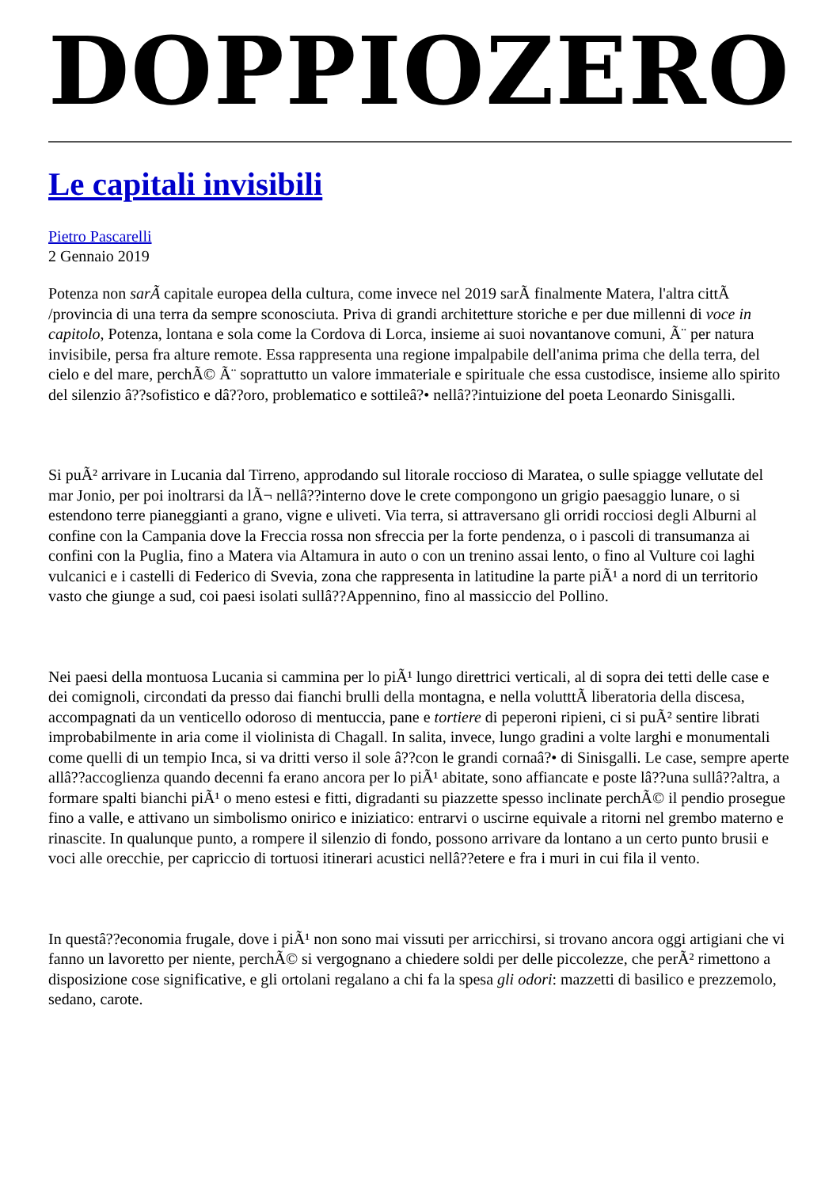DOPPIOZERO
Le capitali invisibili
Pietro Pascarelli
2 Gennaio 2019
Potenza non sarÃ capitale europea della cultura, come invece nel 2019 sarÃ finalmente Matera, l'altra cittÃ /provincia di una terra da sempre sconosciuta. Priva di grandi architetture storiche e per due millenni di voce in capitolo, Potenza, lontana e sola come la Cordova di Lorca, insieme ai suoi novantanove comuni, Ã¨ per natura invisibile, persa fra alture remote. Essa rappresenta una regione impalpabile dell'anima prima che della terra, del cielo e del mare, perchÃ© Ã¨ soprattutto un valore immateriale e spirituale che essa custodisce, insieme allo spirito del silenzio â??sofistico e dâ??oro, problematico e sottileâ?• nellâ??intuizione del poeta Leonardo Sinisgalli.
Si puÃ² arrivare in Lucania dal Tirreno, approdando sul litorale roccioso di Maratea, o sulle spiagge vellutate del mar Jonio, per poi inoltrarsi da lÃ¬ nellâ??interno dove le crete compongono un grigio paesaggio lunare, o si estendono terre pianeggianti a grano, vigne e uliveti. Via terra, si attraversano gli orridi rocciosi degli Alburni al confine con la Campania dove la Freccia rossa non sfreccia per la forte pendenza, o i pascoli di transumanza ai confini con la Puglia, fino a Matera via Altamura in auto o con un trenino assai lento, o fino al Vulture coi laghi vulcanici e i castelli di Federico di Svevia, zona che rappresenta in latitudine la parte piÃ¹ a nord di un territorio vasto che giunge a sud, coi paesi isolati sullâ??Appennino, fino al massiccio del Pollino.
Nei paesi della montuosa Lucania si cammina per lo piÃ¹ lungo direttrici verticali, al di sopra dei tetti delle case e dei comignoli, circondati da presso dai fianchi brulli della montagna, e nella volutttÃ liberatoria della discesa, accompagnati da un venticello odoroso di mentuccia, pane e tortiere di peperoni ripieni, ci si puÃ² sentire librati improbabilmente in aria come il violinista di Chagall. In salita, invece, lungo gradini a volte larghi e monumentali come quelli di un tempio Inca, si va dritti verso il sole â??con le grandi cornaâ?• di Sinisgalli. Le case, sempre aperte allâ??accoglienza quando decenni fa erano ancora per lo piÃ¹ abitate, sono affiancate e poste lâ??una sullâ??altra, a formare spalti bianchi piÃ¹ o meno estesi e fitti, digradanti su piazzette spesso inclinate perchÃ© il pendio prosegue fino a valle, e attivano un simbolismo onirico e iniziatico: entrarvi o uscirne equivale a ritorni nel grembo materno e rinascite. In qualunque punto, a rompere il silenzio di fondo, possono arrivare da lontano a un certo punto brusii e voci alle orecchie, per capriccio di tortuosi itinerari acustici nellâ??etere e fra i muri in cui fila il vento.
In questâ??economia frugale, dove i piÃ¹ non sono mai vissuti per arricchirsi, si trovano ancora oggi artigiani che vi fanno un lavoretto per niente, perchÃ© si vergognano a chiedere soldi per delle piccolezze, che perÃ² rimettono a disposizione cose significative, e gli ortolani regalano a chi fa la spesa gli odori: mazzetti di basilico e prezzemolo, sedano, carote.